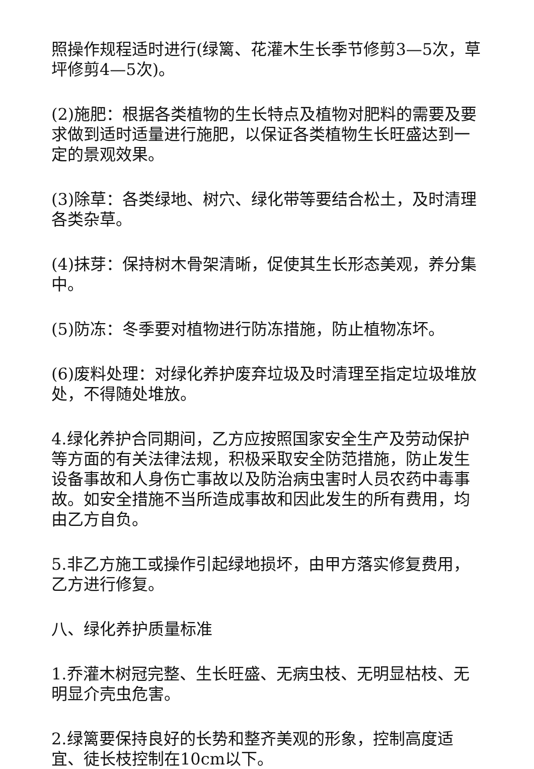照操作规程适时进行(绿篱、花灌木生长季节修剪3—5次，草坪修剪4—5次)。
(2)施肥：根据各类植物的生长特点及植物对肥料的需要及要求做到适时适量进行施肥，以保证各类植物生长旺盛达到一定的景观效果。
(3)除草：各类绿地、树穴、绿化带等要结合松土，及时清理各类杂草。
(4)抹芽：保持树木骨架清晰，促使其生长形态美观，养分集中。
(5)防冻：冬季要对植物进行防冻措施，防止植物冻坏。
(6)废料处理：对绿化养护废弃垃圾及时清理至指定垃圾堆放处，不得随处堆放。
4.绿化养护合同期间，乙方应按照国家安全生产及劳动保护等方面的有关法律法规，积极采取安全防范措施，防止发生设备事故和人身伤亡事故以及防治病虫害时人员农药中毒事故。如安全措施不当所造成事故和因此发生的所有费用，均由乙方自负。
5.非乙方施工或操作引起绿地损坏，由甲方落实修复费用，乙方进行修复。
八、绿化养护质量标准
1.乔灌木树冠完整、生长旺盛、无病虫枝、无明显枯枝、无明显介壳虫危害。
2.绿篱要保持良好的长势和整齐美观的形象，控制高度适宜、徒长枝控制在10cm以下。